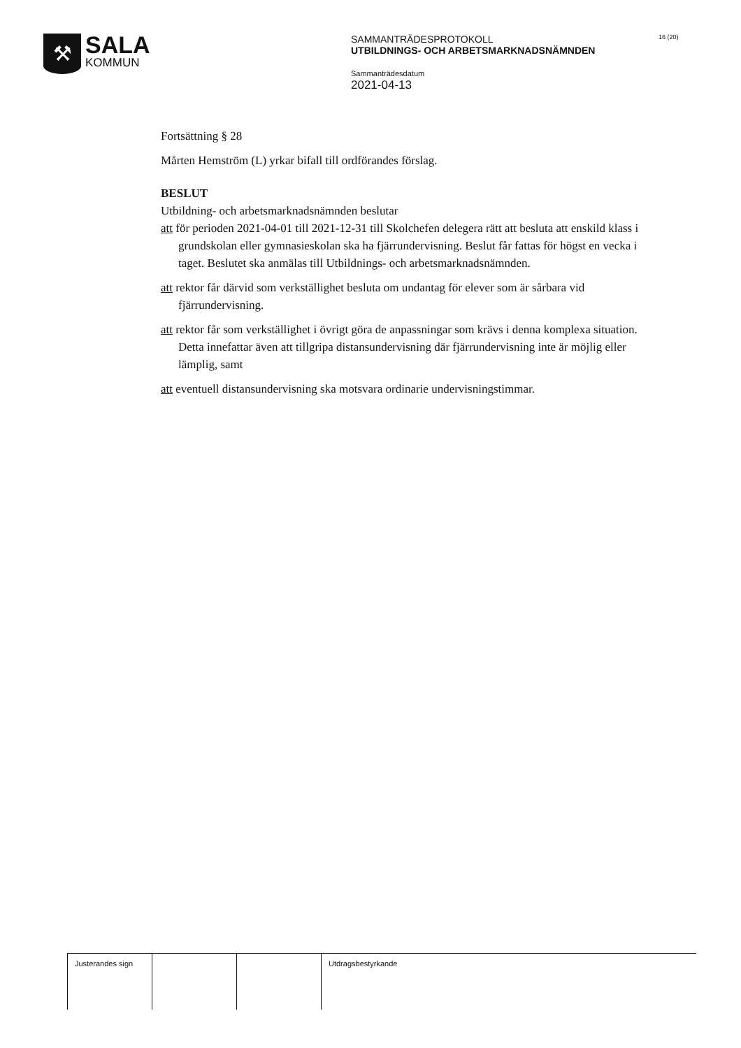⚒
SALA
KOMMUN
SAMMANTRÄDESPROTOKOLL
UTBILDNINGS- OCH ARBETSMARKNADSNÄMNDEN
Sammanträdesdatum
2021-04-13
16 (20)
Fortsättning § 28
Mårten Hemström (L) yrkar bifall till ordförandes förslag.
BESLUT
Utbildning- och arbetsmarknadsnämnden beslutar
att för perioden 2021-04-01 till 2021-12-31 till Skolchefen delegera rätt att besluta att enskild klass i grundskolan eller gymnasieskolan ska ha fjärrundervisning. Beslut får fattas för högst en vecka i taget. Beslutet ska anmälas till Utbildnings- och arbetsmarknadsnämnden.
att rektor får därvid som verkställighet besluta om undantag för elever som är sårbara vid fjärrundervisning.
att rektor får som verkställighet i övrigt göra de anpassningar som krävs i denna komplexa situation. Detta innefattar även att tillgripa distansundervisning där fjärrundervisning inte är möjlig eller lämplig, samt
att eventuell distansundervisning ska motsvara ordinarie undervisningstimmar.
Justerandes sign
Utdragsbestyrkande